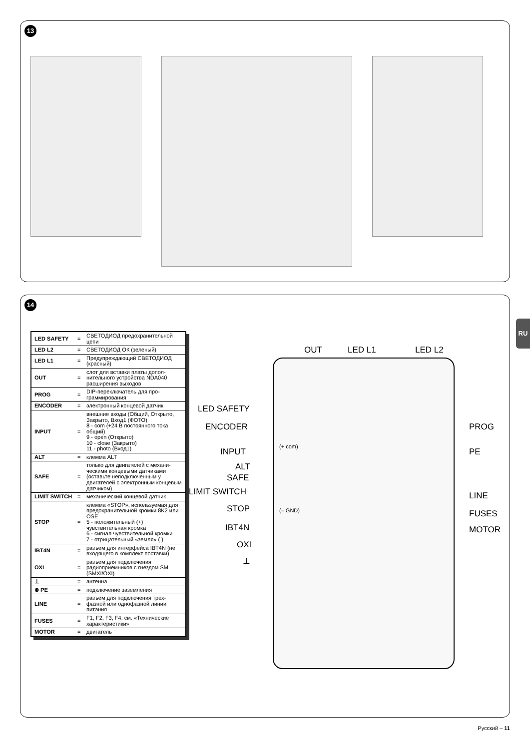13
14
| LED SAFETY | = | СВЕТОДИОД предохранитель­ной цепи |
| LED L2 | = | СВЕТОДИОД ОК (зеленый) |
| LED L1 | = | Предупреждающий СВЕТОДИ­ОД (красный) |
| OUT | = | слот для вставки платы допол­нительного устройства NDA040 расширения выходов |
| PROG | = | DIP-переключатель для про­граммирования |
| ENCODER | = | электронный концевой датчик |
| INPUT | = | внешние входы (Общий, Откры­то, Закрыто, Вход1 (ФОТО) 8 - com (+24 В постоянного тока общий) 9 - open (Открыто) 10 - close (Закрыто) 11 - photo (Вход1) |
| ALT | = | клемма ALT |
| SAFE | = | только для двигателей с механи­ческими концевыми датчиками (оставьте неподключенным у двигателей с электронным концевым датчиком) |
| LIMIT SWITCH | = | механический концевой датчик |
| STOP | = | клемма «STOP», используемая для предохранительной кромки 8K2 или OSE 5 - положительный (+) чувствительная кромка 6 - сигнал чувствительной кромки 7 - отрицательный «земля» ( ) |
| IBT4N | = | разъем для интерфейса IBT4N (не входящего в комплект поставки) |
| OXI | = | разъем для подключения радиоприемников с гнездом SM (SMXI/OXI) |
| ⊥ | = | антенна |
| ⊜ PE | = | подключение заземления |
| LINE | = | разъем для подключения трех­фазной или однофазной линии питания |
| FUSES | = | F1, F2, F3, F4: см. «Технические характеристики» |
| MOTOR | = | двигатель |
OUT LED L1 LED L2
LED SAFETY
ENCODER
INPUT
ALT
SAFE
LIMIT SWITCH
STOP
IBT4N
OXI
⊥
(+ com)
(– GND)
PROG
PE
LINE
FUSES
MOTOR
RU
Русский – 11